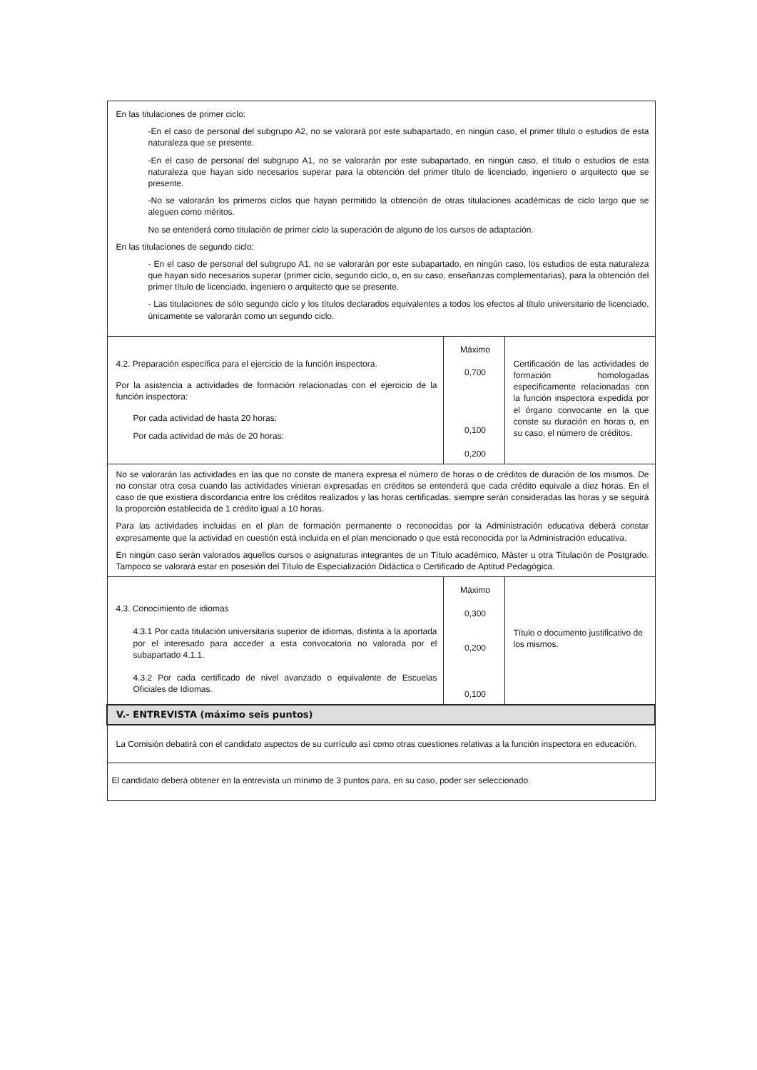| En las titulaciones de primer ciclo: -En el caso de personal del subgrupo A2, no se valorará por este subapartado, en ningún caso, el primer título o estudios de esta naturaleza que se presente. -En el caso de personal del subgrupo A1, no se valorarán por este subapartado, en ningún caso, el título o estudios de esta naturaleza que hayan sido necesarios superar para la obtención del primer título de licenciado, ingeniero o arquitecto que se presente. -No se valorarán los primeros ciclos que hayan permitido la obtención de otras titulaciones académicas de ciclo largo que se aleguen como méritos. No se entenderá como titulación de primer ciclo la superación de alguno de los cursos de adaptación. En las titulaciones de segundo ciclo: - En el caso de personal del subgrupo A1, no se valorarán por este subapartado, en ningún caso, los estudios de esta naturaleza que hayan sido necesarios superar (primer ciclo, segundo ciclo, o, en su caso, enseñanzas complementarias), para la obtención del primer título de licenciado, ingeniero o arquitecto que se presente. - Las titulaciones de sólo segundo ciclo y los títulos declarados equivalentes a todos los efectos al título universitario de licenciado, únicamente se valorarán como un segundo ciclo. | | |
| 4.2. Preparación específica para el ejercicio de la función inspectora. Por la asistencia a actividades de formación relacionadas con el ejercicio de la función inspectora: Por cada actividad de hasta 20 horas: Por cada actividad de más de 20 horas: | Máximo 0,700 0,100 0,200 | Certificación de las actividades de formación homologadas específicamente relacionadas con la función inspectora expedida por el órgano convocante en la que conste su duración en horas o, en su caso, el número de créditos. |
| No se valorarán las actividades en las que no conste de manera expresa el número de horas o de créditos de duración de los mismos. De no constar otra cosa cuando las actividades vinieran expresadas en créditos se entenderá que cada crédito equivale a diez horas. En el caso de que existiera discordancia entre los créditos realizados y las horas certificadas, siempre serán consideradas las horas y se seguirá la proporción establecida de 1 crédito igual a 10 horas. Para las actividades incluidas en el plan de formación permanente o reconocidas por la Administración educativa deberá constar expresamente que la actividad en cuestión está incluida en el plan mencionado o que está reconocida por la Administración educativa. En ningún caso serán valorados aquellos cursos o asignaturas integrantes de un Título académico, Máster u otra Titulación de Postgrado. Tampoco se valorará estar en posesión del Título de Especialización Didáctica o Certificado de Aptitud Pedagógica. | | |
| 4.3. Conocimiento de idiomas 4.3.1 Por cada titulación universitaria superior de idiomas, distinta a la aportada por el interesado para acceder a esta convocatoria no valorada por el subapartado 4.1.1. 4.3.2 Por cada certificado de nivel avanzado o equivalente de Escuelas Oficiales de Idiomas. | Máximo 0,300 0,200 0,100 | Título o documento justificativo de los mismos. |
| V.- ENTREVISTA (máximo seis puntos) | | |
| La Comisión debatirá con el candidato aspectos de su currículo así como otras cuestiones relativas a la función inspectora en educación. | | |
| El candidato deberá obtener en la entrevista un mínimo de 3 puntos para, en su caso, poder ser seleccionado. | | |